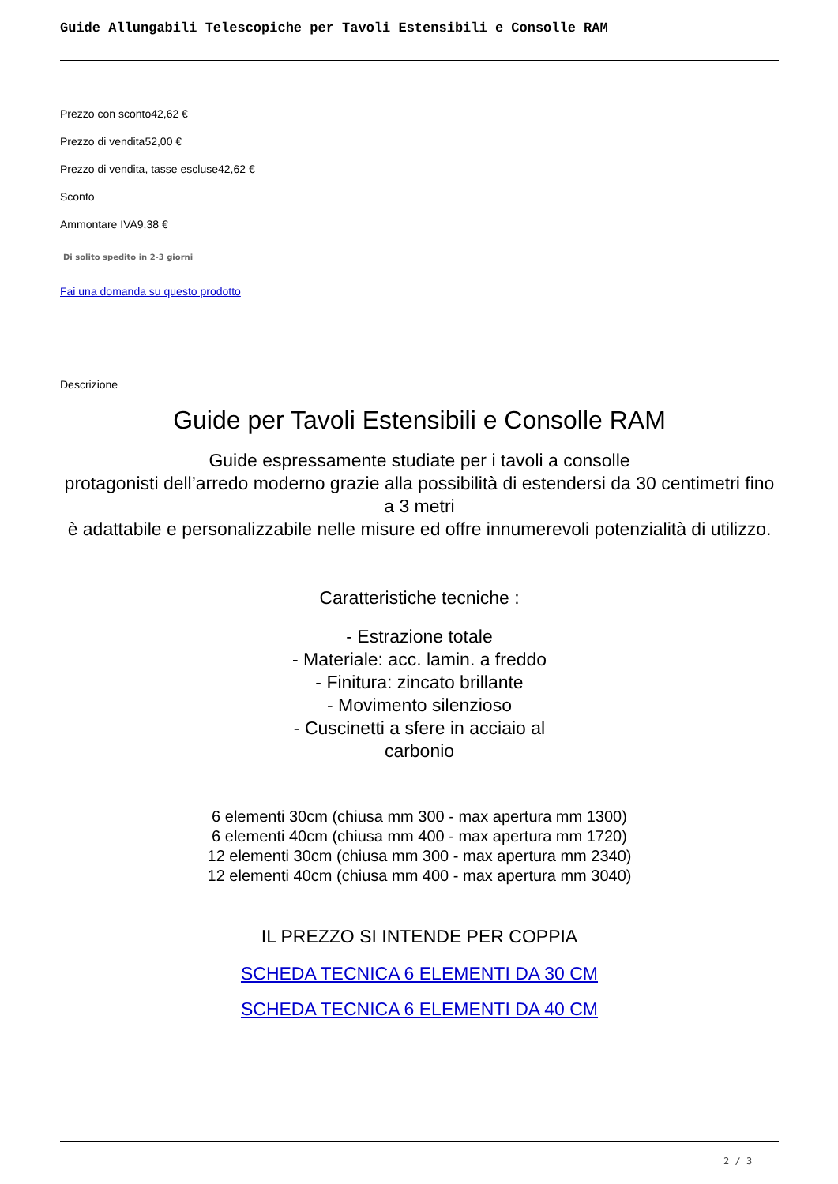Guide Allungabili Telescopiche per Tavoli Estensibili e Consolle RAM
Prezzo con sconto42,62 €
Prezzo di vendita52,00 €
Prezzo di vendita, tasse escluse42,62 €
Sconto
Ammontare IVA9,38 €
Di solito spedito in 2-3 giorni
Fai una domanda su questo prodotto
Descrizione
Guide per Tavoli Estensibili e Consolle RAM
Guide espressamente studiate per i tavoli a consolle
protagonisti dell’arredo moderno grazie alla possibilità di estendersi da 30 centimetri fino a 3 metri
è adattabile e personalizzabile nelle misure ed offre innumerevoli potenzialità di utilizzo.
Caratteristiche tecniche :
- Estrazione totale
- Materiale: acc. lamin. a freddo
- Finitura: zincato brillante
- Movimento silenzioso
- Cuscinetti a sfere in acciaio al carbonio
6 elementi 30cm (chiusa mm 300 - max apertura mm 1300)
6 elementi 40cm (chiusa mm 400 - max apertura mm 1720)
12 elementi 30cm (chiusa mm 300 - max apertura mm 2340)
12 elementi 40cm (chiusa mm 400 - max apertura mm 3040)
IL PREZZO SI INTENDE PER COPPIA
SCHEDA TECNICA 6 ELEMENTI DA 30 CM
SCHEDA TECNICA 6 ELEMENTI DA 40 CM
2 / 3